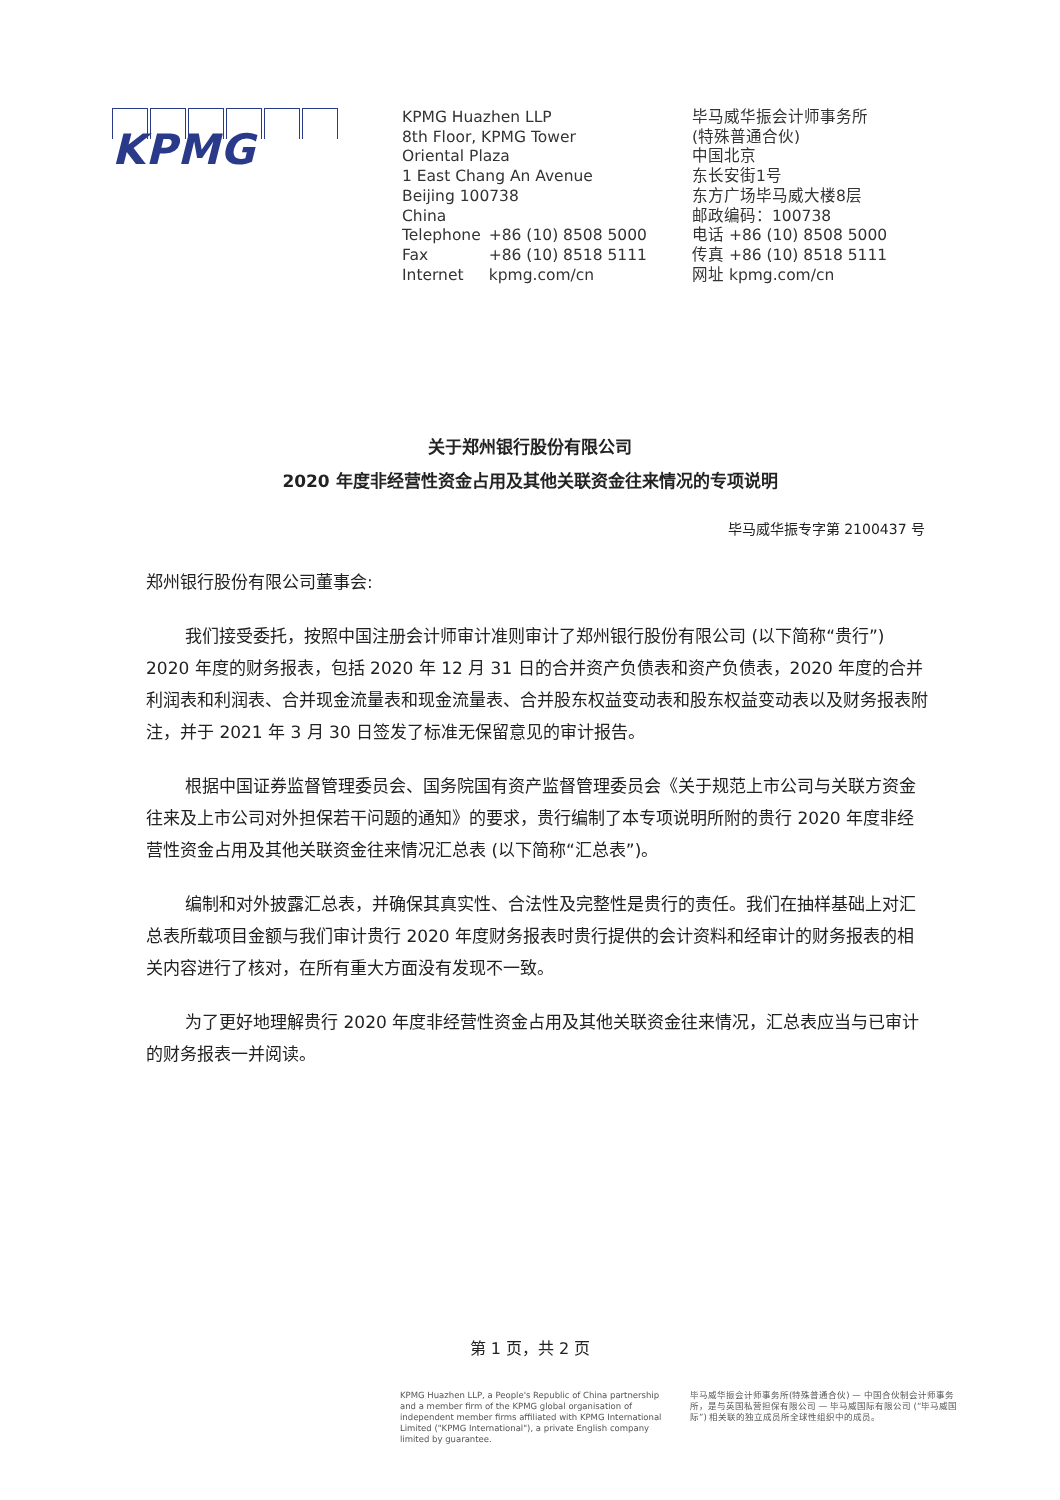KPMG
KPMG Huazhen LLP
8th Floor, KPMG Tower
Oriental Plaza
1 East Chang An Avenue
Beijing 100738
China
| Telephone | +86 (10) 8508 5000 |
| Fax | +86 (10) 8518 5111 |
| Internet | kpmg.com/cn |
毕马威华振会计师事务所
(特殊普通合伙)
中国北京
东长安街1号
东方广场毕马威大楼8层
邮政编码：100738
电话 +86 (10) 8508 5000
传真 +86 (10) 8518 5111
网址 kpmg.com/cn
关于郑州银行股份有限公司
2020 年度非经营性资金占用及其他关联资金往来情况的专项说明
毕马威华振专字第 2100437 号
郑州银行股份有限公司董事会:
我们接受委托，按照中国注册会计师审计准则审计了郑州银行股份有限公司 (以下简称“贵行”) 2020 年度的财务报表，包括 2020 年 12 月 31 日的合并资产负债表和资产负债表，2020 年度的合并利润表和利润表、合并现金流量表和现金流量表、合并股东权益变动表和股东权益变动表以及财务报表附注，并于 2021 年 3 月 30 日签发了标准无保留意见的审计报告。
根据中国证券监督管理委员会、国务院国有资产监督管理委员会《关于规范上市公司与关联方资金往来及上市公司对外担保若干问题的通知》的要求，贵行编制了本专项说明所附的贵行 2020 年度非经营性资金占用及其他关联资金往来情况汇总表 (以下简称“汇总表”)。
编制和对外披露汇总表，并确保其真实性、合法性及完整性是贵行的责任。我们在抽样基础上对汇总表所载项目金额与我们审计贵行 2020 年度财务报表时贵行提供的会计资料和经审计的财务报表的相关内容进行了核对，在所有重大方面没有发现不一致。
为了更好地理解贵行 2020 年度非经营性资金占用及其他关联资金往来情况，汇总表应当与已审计的财务报表一并阅读。
第 1 页，共 2 页
KPMG Huazhen LLP, a People's Republic of China partnership and a member firm of the KPMG global organisation of independent member firms affiliated with KPMG International Limited ("KPMG International"), a private English company limited by guarantee.
毕马威华振会计师事务所(特殊普通合伙) — 中国合伙制会计师事务所，是与英国私营担保有限公司 — 毕马威国际有限公司 (“毕马威国际”) 相关联的独立成员所全球性组织中的成员。